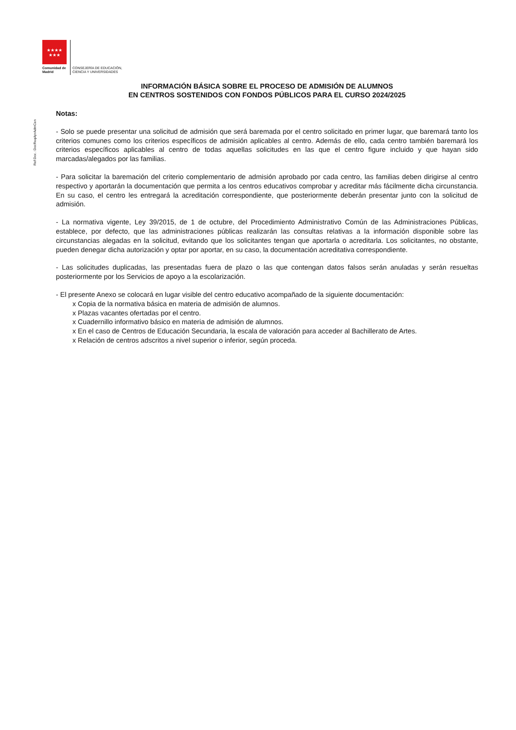★★★★
★★★
Comunidad de Madrid CONSEJERÍA DE EDUCACIÓN,
CIENCIA Y UNIVERSIDADES
Ref Doc.: DocReqAprAdmCen
INFORMACIÓN BÁSICA SOBRE EL PROCESO DE ADMISIÓN DE ALUMNOS
EN CENTROS SOSTENIDOS CON FONDOS PÚBLICOS PARA EL CURSO 2024/2025
Notas:
- Solo se puede presentar una solicitud de admisión que será baremada por el centro solicitado en primer lugar, que baremará tanto los criterios comunes como los criterios específicos de admisión aplicables al centro. Además de ello, cada centro también baremará los criterios específicos aplicables al centro de todas aquellas solicitudes en las que el centro figure incluido y que hayan sido marcadas/alegados por las familias.
- Para solicitar la baremación del criterio complementario de admisión aprobado por cada centro, las familias deben dirigirse al centro respectivo y aportarán la documentación que permita a los centros educativos comprobar y acreditar más fácilmente dicha circunstancia. En su caso, el centro les entregará la acreditación correspondiente, que posteriormente deberán presentar junto con la solicitud de admisión.
- La normativa vigente, Ley 39/2015, de 1 de octubre, del Procedimiento Administrativo Común de las Administraciones Públicas, establece, por defecto, que las administraciones públicas realizarán las consultas relativas a la información disponible sobre las circunstancias alegadas en la solicitud, evitando que los solicitantes tengan que aportarla o acreditarla. Los solicitantes, no obstante, pueden denegar dicha autorización y optar por aportar, en su caso, la documentación acreditativa correspondiente.
- Las solicitudes duplicadas, las presentadas fuera de plazo o las que contengan datos falsos serán anuladas y serán resueltas posteriormente por los Servicios de apoyo a la escolarización.
- El presente Anexo se colocará en lugar visible del centro educativo acompañado de la siguiente documentación:
x Copia de la normativa básica en materia de admisión de alumnos.
x Plazas vacantes ofertadas por el centro.
x Cuadernillo informativo básico en materia de admisión de alumnos.
x En el caso de Centros de Educación Secundaria, la escala de valoración para acceder al Bachillerato de Artes.
x Relación de centros adscritos a nivel superior o inferior, según proceda.